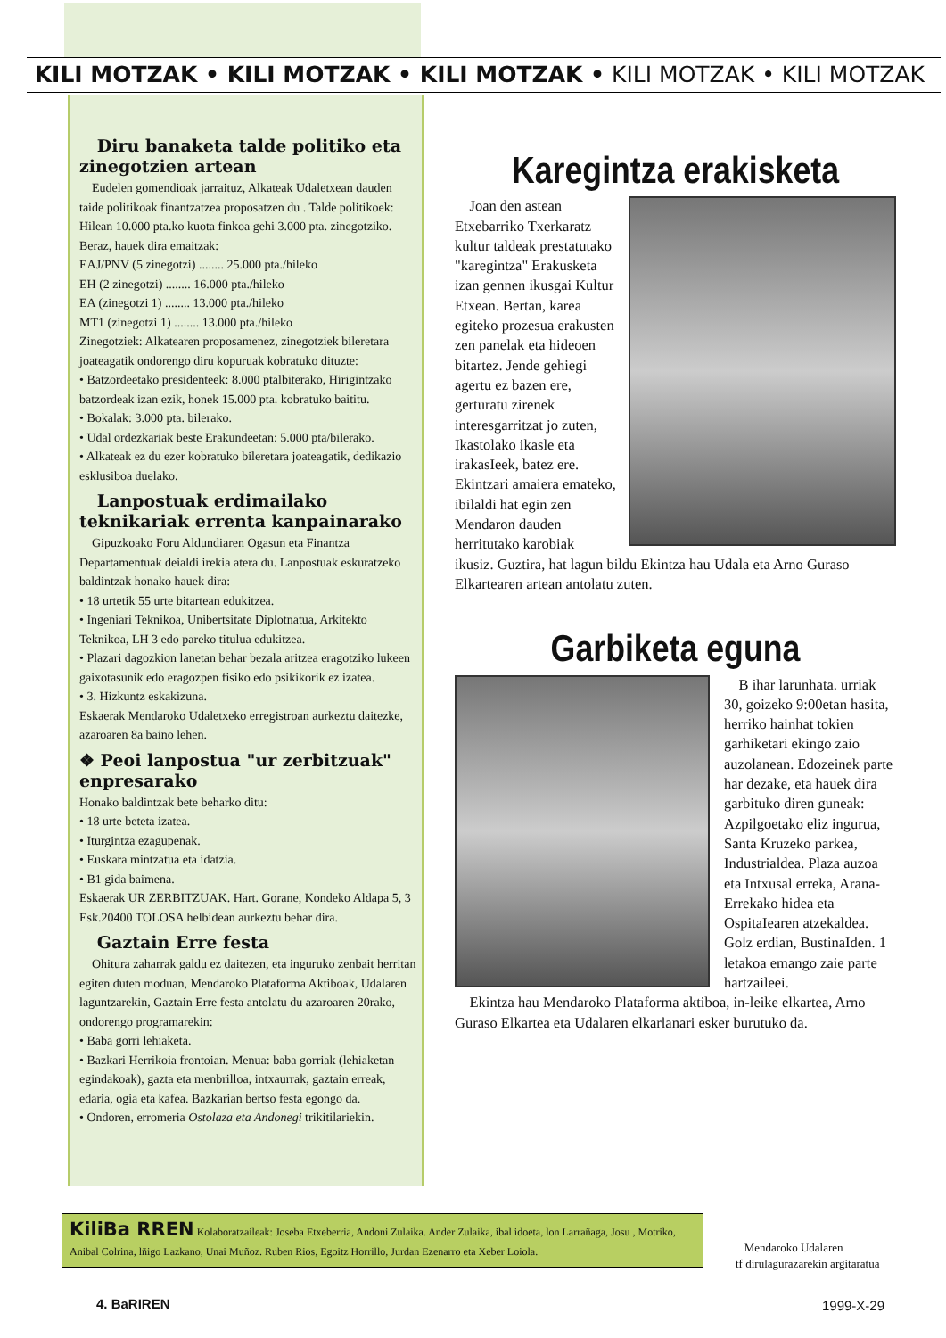KILI MOTZAK • KILI MOTZAK • KILI MOTZAK • KILI MOTZAK • KILI MOTZAK
Diru banaketa talde politiko eta zinegotzien artean
Eudelen gomendioak jarraituz, Alkateak Udaletxean dauden taide politikoak finantzatzea proposatzen du . Talde politikoek: Hilean 10.000 pta.ko kuota finkoa gehi 3.000 pta. zinegotziko. Beraz, hauek dira emaitzak:
EAJ/PNV (5 zinegotzi) ........ 25.000 pta./hileko
EH (2 zinegotzi) ........ 16.000 pta./hileko
EA (zinegotzi 1) ........ 13.000 pta./hileko
MT1 (zinegotzi 1) ........ 13.000 pta./hileko
Zinegotziek: Alkatearen proposamenez, zinegotziek bileretara joateagatik ondorengo diru kopuruak kobratuko dituzte:
• Batzordeetako presidenteek: 8.000 ptalbiterako, Hirigintzako batzordeak izan ezik, honek 15.000 pta. kobratuko baititu.
• Bokalak: 3.000 pta. bilerako.
• Udal ordezkariak beste Erakundeetan: 5.000 pta/bilerako.
• Alkateak ez du ezer kobratuko bileretara joateagatik, dedikazio esklusiboa duelako.
Lanpostuak erdimailako teknikariak errenta kanpainarako
Gipuzkoako Foru Aldundiaren Ogasun eta Finantza Departamentuak deialdi irekia atera du. Lanpostuak eskuratzeko baldintzak honako hauek dira:
• 18 urtetik 55 urte bitartean edukitzea.
• Ingeniari Teknikoa, Unibertsitate Diplotnatua, Arkitekto Teknikoa, LH 3 edo pareko titulua edukitzea.
• Plazari dagozkion lanetan behar bezala aritzea eragotziko lukeen gaixotasunik edo eragozpen fisiko edo psikikorik ez izatea.
• 3. Hizkuntz eskakizuna.
Eskaerak Mendaroko Udaletxeko erregistroan aurkeztu daitezke, azaroaren 8a baino lehen.
❖ Peoi lanpostua "ur zerbitzuak" enpresarako
Honako baldintzak bete beharko ditu:
• 18 urte beteta izatea.
• Iturgintza ezagupenak.
• Euskara mintzatua eta idatzia.
• B1 gida baimena.
Eskaerak UR ZERBITZUAK. Hart. Gorane, Kondeko Aldapa 5, 3 Esk.20400 TOLOSA helbidean aurkeztu behar dira.
Gaztain Erre festa
Ohitura zaharrak galdu ez daitezen, eta inguruko zenbait herritan egiten duten moduan, Mendaroko Plataforma Aktiboak, Udalaren laguntzarekin, Gaztain Erre festa antolatu du azaroaren 20rako, ondorengo programarekin:
• Baba gorri lehiaketa.
• Bazkari Herrikoia frontoian. Menua: baba gorriak (lehiaketan egindakoak), gazta eta menbrilloa, intxaurrak, gaztain erreak, edaria, ogia eta kafea. Bazkarian bertso festa egongo da.
• Ondoren, erromeria Ostolaza eta Andonegi trikitilariekin.
Karegintza erakisketa
Joan den astean Etxebarriko Txerkaratz kultur taldeak prestatutako "karegintza" Erakusketa izan gennen ikusgai Kultur Etxean. Bertan, karea egiteko prozesua erakusten zen panelak eta hideoen bitartez. Jende gehiegi agertu ez bazen ere, gerturatu zirenek interesgarritzat jo zuten, Ikastolako ikasle eta irakasIeek, batez ere. Ekintzari amaiera emateko, ibilaldi hat egin zen Mendaron dauden herritutako karobiak ikusiz. Guztira, hat lagun bildu Ekintza hau Udala eta Arno Guraso Elkartearen artean antolatu zuten.
Garbiketa eguna
B ihar larunhata. urriak 30, goizeko 9:00etan hasita, herriko hainhat tokien garhiketari ekingo zaio auzolanean. Edozeinek parte har dezake, eta hauek dira garbituko diren guneak: Azpilgoetako eliz ingurua, Santa Kruzeko parkea, Industrialdea. Plaza auzoa eta Intxusal erreka, Arana-Errekako hidea eta OspitaIearen atzekaldea. Golz erdian, BustinaIden. 1 letakoa emango zaie parte hartzaileei.
Ekintza hau Mendaroko Plataforma aktiboa, in-leike elkartea, Arno Guraso Elkartea eta Udalaren elkarlanari esker burutuko da.
KiliBa RREN Kolaboratzaileak: Joseba Etxeberria, Andoni Zulaika. Ander Zulaika, ibal idoeta, lon Larrañaga, Josu , Motriko, Anibal Colrina, lñigo Lazkano, Unai Muñoz. Ruben Rios, Egoitz Horrillo, Jurdan Ezenarro eta Xeber Loiola.
Mendaroko Udalaren
tf dirulagurazarekin argitaratua
4. BaRIREN 1999-X-29